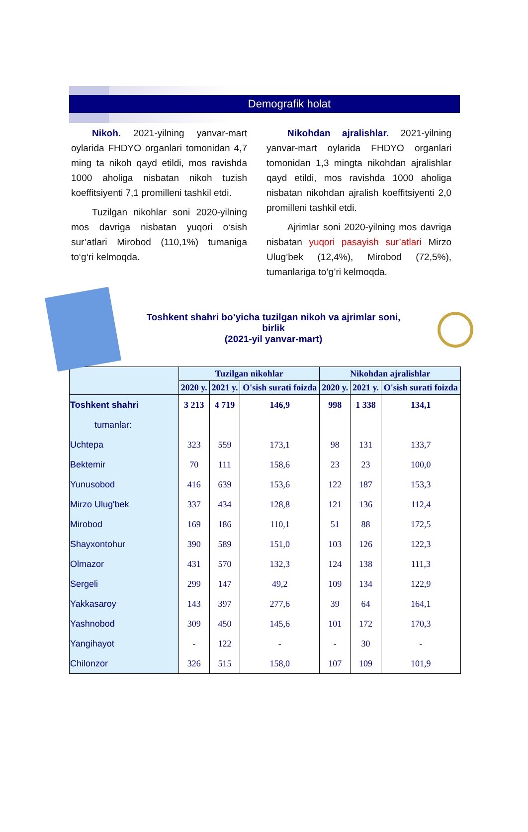Demografik holat
Nikoh. 2021-yilning yanvar-mart oylarida FHDYO organlari tomonidan 4,7 ming ta nikoh qayd etildi, mos ravishda 1000 aholiga nisbatan nikoh tuzish koeffitsiyenti 7,1 promilleni tashkil etdi.
Tuzilgan nikohlar soni 2020-yilning mos davriga nisbatan yuqori o‘sish sur’atlari Mirobod (110,1%) tumaniga to‘g‘ri kelmoqda.
Nikohdan ajralishlar. 2021-yilning yanvar-mart oylarida FHDYO organlari tomonidan 1,3 mingta nikohdan ajralishlar qayd etildi, mos ravishda 1000 aholiga nisbatan nikohdan ajralish koeffitsiyenti 2,0 promilleni tashkil etdi.
Ajrimlar soni 2020-yilning mos davriga nisbatan yuqori pasayish sur’atlari Mirzo Ulug’bek (12,4%), Mirobod (72,5%), tumanlariga to’g’ri kelmoqda.
Toshkent shahri bo’yicha tuzilgan nikoh va ajrimlar soni, birlik
(2021-yil yanvar-mart)
| | Tuzilgan nikohlar | | | Nikohdan ajralishlar | | |
| --- | --- | --- | --- | --- | --- | --- |
| | 2020 y. | 2021 y. | O'sish surati foizda | 2020 y. | 2021 y. | O'sish surati foizda |
| Toshkent shahri | 3 213 | 4 719 | 146,9 | 998 | 1 338 | 134,1 |
| tumanlar: | | | | | | |
| Uchtepa | 323 | 559 | 173,1 | 98 | 131 | 133,7 |
| Bektemir | 70 | 111 | 158,6 | 23 | 23 | 100,0 |
| Yunusobod | 416 | 639 | 153,6 | 122 | 187 | 153,3 |
| Mirzo Ulug'bek | 337 | 434 | 128,8 | 121 | 136 | 112,4 |
| Mirobod | 169 | 186 | 110,1 | 51 | 88 | 172,5 |
| Shayxontohur | 390 | 589 | 151,0 | 103 | 126 | 122,3 |
| Olmazor | 431 | 570 | 132,3 | 124 | 138 | 111,3 |
| Sergeli | 299 | 147 | 49,2 | 109 | 134 | 122,9 |
| Yakkasaroy | 143 | 397 | 277,6 | 39 | 64 | 164,1 |
| Yashnobod | 309 | 450 | 145,6 | 101 | 172 | 170,3 |
| Yangihayot | - | 122 | - | - | 30 | - |
| Chilonzor | 326 | 515 | 158,0 | 107 | 109 | 101,9 |